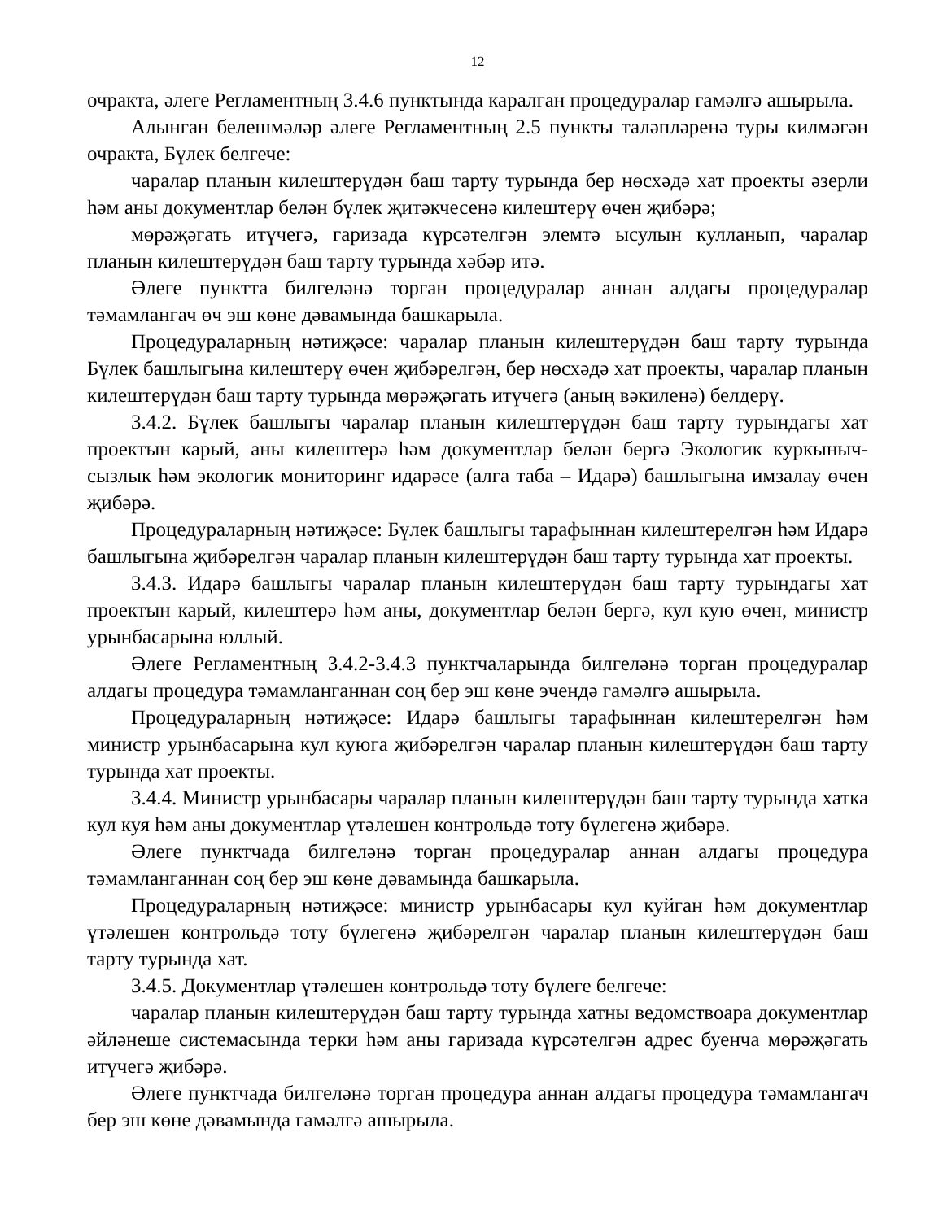12
очракта, әлеге Регламентның 3.4.6 пунктында каралган процедуралар гамәлгә ашырыла.
Алынган белешмәләр әлеге Регламентның 2.5 пункты таләпләренә туры килмәгән очракта, Бүлек белгече:
чаралар планын килештерүдән баш тарту турында бер нөсхәдә хат проекты әзерли һәм аны документлар белән бүлек җитәкчесенә килештерү өчен җибәрә;
мөрәҗәгать итүчегә, гаризада күрсәтелгән элемтә ысулын кулланып, чаралар планын килештерүдән баш тарту турында хәбәр итә.
Әлеге пунктта билгеләнә торган процедуралар аннан алдагы процедуралар тәмамлангач өч эш көне дәвамында башкарыла.
Процедураларның нәтиҗәсе: чаралар планын килештерүдән баш тарту турында Бүлек башлыгына килештерү өчен җибәрелгән, бер нөсхәдә хат проекты, чаралар планын килештерүдән баш тарту турында мөрәҗәгать итүчегә (аның вәкиленә) белдерү.
3.4.2. Бүлек башлыгы чаралар планын килештерүдән баш тарту турындагы хат проектын карый, аны килештерә һәм документлар белән бергә Экологик куркыныч-сызлык һәм экологик мониторинг идарәсе (алга таба – Идарә) башлыгына имзалау өчен җибәрә.
Процедураларның нәтиҗәсе: Бүлек башлыгы тарафыннан килештерелгән һәм Идарә башлыгына җибәрелгән чаралар планын килештерүдән баш тарту турында хат проекты.
3.4.3. Идарә башлыгы чаралар планын килештерүдән баш тарту турындагы хат проектын карый, килештерә һәм аны, документлар белән бергә, кул кую өчен, министр урынбасарына юллый.
Әлеге Регламентның 3.4.2-3.4.3 пунктчаларында билгеләнә торган процедуралар алдагы процедура тәмамланганнан соң бер эш көне эчендә гамәлгә ашырыла.
Процедураларның нәтиҗәсе: Идарә башлыгы тарафыннан килештерелгән һәм министр урынбасарына кул куюга җибәрелгән чаралар планын килештерүдән баш тарту турында хат проекты.
3.4.4. Министр урынбасары чаралар планын килештерүдән баш тарту турында хатка кул куя һәм аны документлар үтәлешен контрольдә тоту бүлегенә җибәрә.
Әлеге пунктчада билгеләнә торган процедуралар аннан алдагы процедура тәмамланганнан соң бер эш көне дәвамында башкарыла.
Процедураларның нәтиҗәсе: министр урынбасары кул куйган һәм документлар үтәлешен контрольдә тоту бүлегенә җибәрелгән чаралар планын килештерүдән баш тарту турында хат.
3.4.5. Документлар үтәлешен контрольдә тоту бүлеге белгече:
чаралар планын килештерүдән баш тарту турында хатны ведомствоара документлар әйләнеше системасында терки һәм аны гаризада күрсәтелгән адрес буенча мөрәҗәгать итүчегә җибәрә.
Әлеге пунктчада билгеләнә торган процедура аннан алдагы процедура тәмамлангач бер эш көне дәвамында гамәлгә ашырыла.